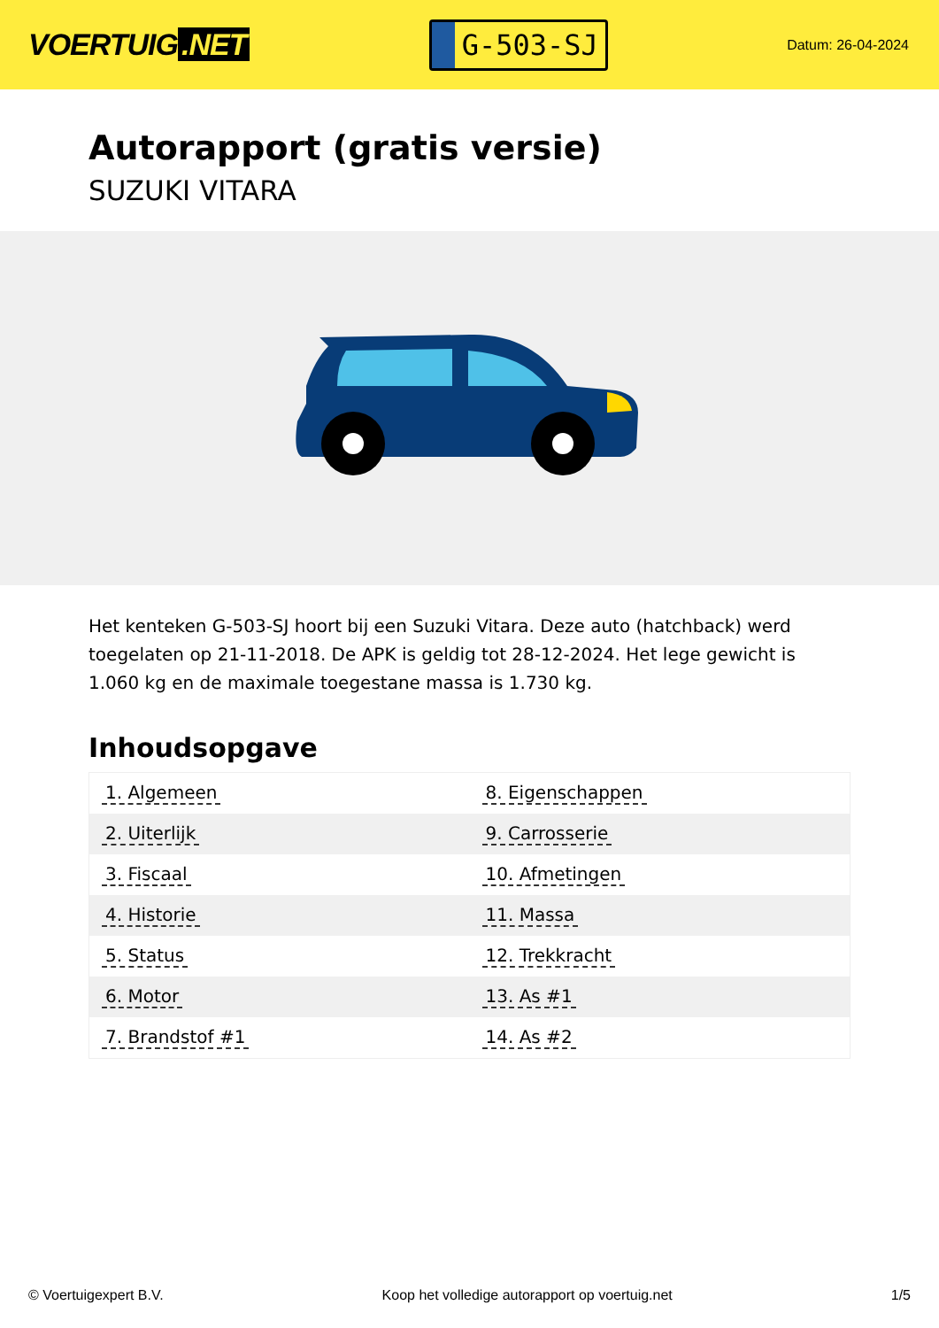VOERTUIG.NET
G-503-SJ
Datum: 26-04-2024
Autorapport (gratis versie)
SUZUKI VITARA
Het kenteken G-503-SJ hoort bij een Suzuki Vitara. Deze auto (hatchback) werd toegelaten op 21-11-2018. De APK is geldig tot 28-12-2024. Het lege gewicht is 1.060 kg en de maximale toegestane massa is 1.730 kg.
Inhoudsopgave
| 1. Algemeen | 8. Eigenschappen |
| 2. Uiterlijk | 9. Carrosserie |
| 3. Fiscaal | 10. Afmetingen |
| 4. Historie | 11. Massa |
| 5. Status | 12. Trekkracht |
| 6. Motor | 13. As #1 |
| 7. Brandstof #1 | 14. As #2 |
© Voertuigexpert B.V. Koop het volledige autorapport op voertuig.net 1/5